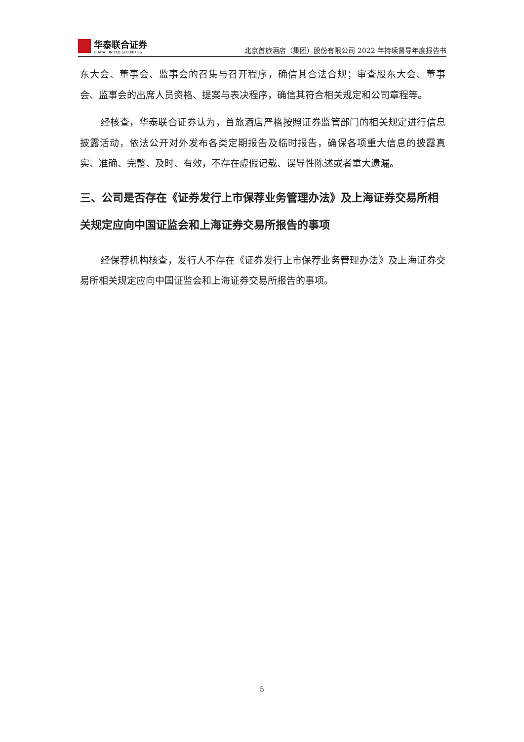华泰联合证券
HUATAI UNITED SECURITIES
北京首旅酒店（集团）股份有限公司 2022 年持续督导年度报告书
东大会、董事会、监事会的召集与召开程序，确信其合法合规；审查股东大会、董事会、监事会的出席人员资格、提案与表决程序，确信其符合相关规定和公司章程等。
经核查，华泰联合证券认为，首旅酒店严格按照证券监管部门的相关规定进行信息披露活动，依法公开对外发布各类定期报告及临时报告，确保各项重大信息的披露真实、准确、完整、及时、有效，不存在虚假记载、误导性陈述或者重大遗漏。
三、公司是否存在《证券发行上市保荐业务管理办法》及上海证券交易所相关规定应向中国证监会和上海证券交易所报告的事项
经保荐机构核查，发行人不存在《证券发行上市保荐业务管理办法》及上海证券交易所相关规定应向中国证监会和上海证券交易所报告的事项。
5